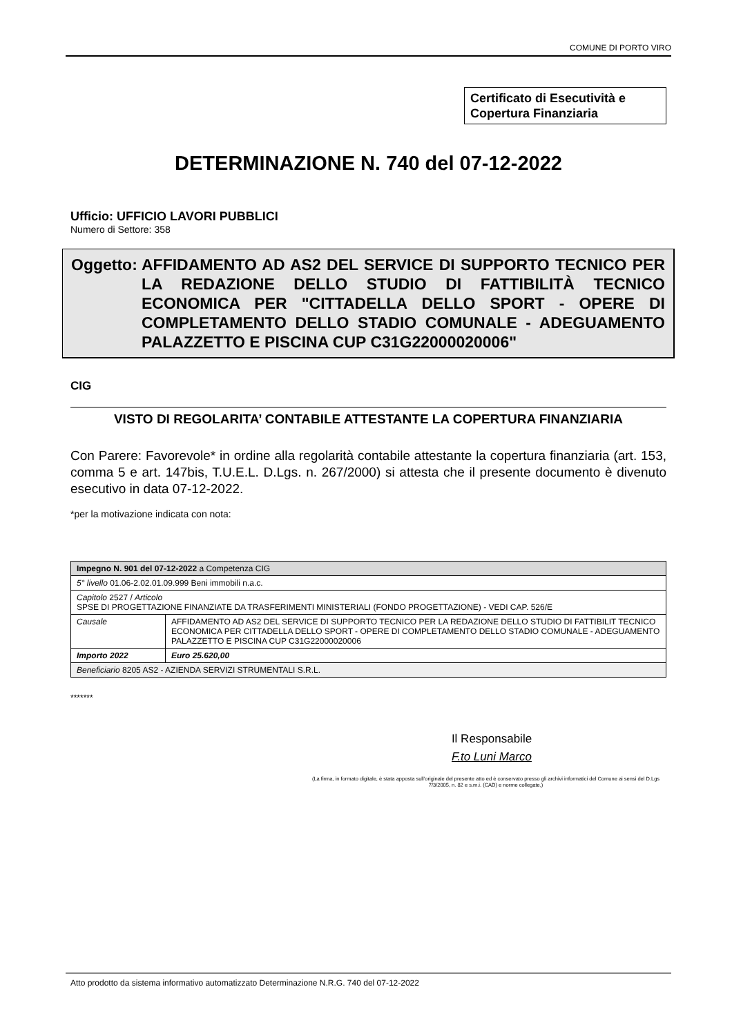COMUNE DI PORTO VIRO
Certificato di Esecutività e Copertura Finanziaria
DETERMINAZIONE N. 740 del 07-12-2022
Ufficio: UFFICIO LAVORI PUBBLICI
Numero di Settore: 358
Oggetto:
AFFIDAMENTO AD AS2 DEL SERVICE DI SUPPORTO TECNICO PER LA REDAZIONE DELLO STUDIO DI FATTIBILITÀ TECNICO ECONOMICA PER "CITTADELLA DELLO SPORT - OPERE DI COMPLETAMENTO DELLO STADIO COMUNALE - ADEGUAMENTO PALAZZETTO E PISCINA CUP C31G22000020006"
CIG
VISTO DI REGOLARITA’ CONTABILE ATTESTANTE LA COPERTURA FINANZIARIA
Con Parere: Favorevole* in ordine alla regolarità contabile attestante la copertura finanziaria (art. 153, comma 5 e art. 147bis, T.U.E.L. D.Lgs. n. 267/2000) si attesta che il presente documento è divenuto esecutivo in data 07-12-2022.
*per la motivazione indicata con nota:
| Impegno N. 901 del 07-12-2022 a Competenza CIG | |
| 5° livello 01.06-2.02.01.09.999 Beni immobili n.a.c. | |
| Capitolo 2527 / Articolo SPSE DI PROGETTAZIONE FINANZIATE DA TRASFERIMENTI MINISTERIALI (FONDO PROGETTAZIONE) - VEDI CAP. 526/E | |
| Causale | AFFIDAMENTO AD AS2 DEL SERVICE DI SUPPORTO TECNICO PER LA REDAZIONE DELLO STUDIO DI FATTIBILIT TECNICO ECONOMICA PER CITTADELLA DELLO SPORT - OPERE DI COMPLETAMENTO DELLO STADIO COMUNALE - ADEGUAMENTO PALAZZETTO E PISCINA CUP C31G22000020006 |
| Importo 2022 | Euro 25.620,00 |
| Beneficiario 8205 AS2 - AZIENDA SERVIZI STRUMENTALI S.R.L. | |
*******
Il Responsabile
F.to Luni Marco
(La firma, in formato digitale, è stata apposta sull’originale del presente atto ed è conservato presso gli archivi informatici del Comune ai sensi del D.Lgs 7/3/2005, n. 82 e s.m.i. (CAD) e norme collegate,)
Atto prodotto da sistema informativo automatizzato Determinazione N.R.G. 740 del 07-12-2022